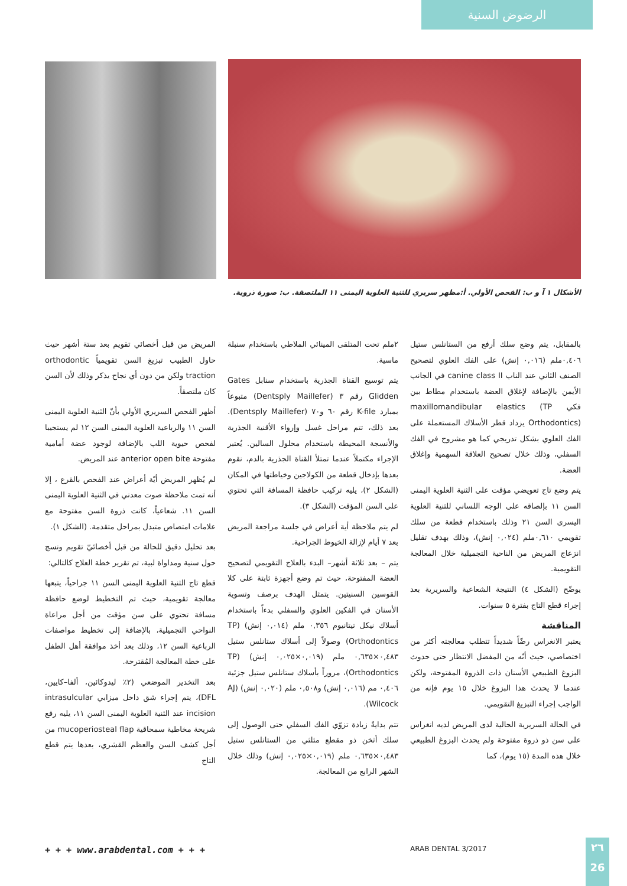الرضوض السنية
الأشكال ١ آ و ب: الفحص الأولي. أ:مظهر سريري للثنية العلوية اليمنى ١١ الملتصقة. ب: صورة ذروية.
المريض من قبل أخصائي تقويم بعد ستة أشهر حيث حاول الطبيب تبزيغ السن تقويمياً orthodontic traction ولكن من دون أي نجاح يذكر وذلك لأن السن كان ملتصقاً.
أظهر الفحص السريري الأولي بأنّ الثنية العلوية اليمنى السن ١١ والرباعية العلوية اليمنى السن ١٢ لم يستجيبا لفحص حيوية اللب بالإضافة لوجود عضة أمامية مفتوحة anterior open bite عند المريض.
لم يُظهر المريض أيّة أعراض عند الفحص بالقرع ، إلا أنه تمت ملاحظة صوت معدني في الثنية العلوية اليمنى السن ١١. شعاعياً، كانت ذروة السن مفتوحة مع علامات امتصاص متبدل بمراحل متقدمة. (الشكل ١).
بعد تحليل دقيق للحالة من قبل أخصائيّ تقويم ونسج حول سنية ومداواة لبية، تم تقرير خطة العلاج كالتالي:
قطع تاج الثنية العلوية اليمنى السن ١١ جراحياً، يتبعها معالجة تقويمية، حيث تم التخطيط لوضع حافظة مسافة تحتوي على سن مؤقت من أجل مراعاة النواحي التجميلية، بالإضافة إلى تخطيط مواصفات الرباعية السن ١٢، وذلك بعد أخذ موافقة أهل الطفل على خطة المعالجة المُقترحة.
بعد التخدير الموضعي (٢٪ ليدوكائين، ألفا–كايين، DFL)، يتم إجراء شق داخل ميزابي intrasulcular incision عند الثنية العلوية اليمنى السن ١١، يليه رفع شريحة مخاطية سمحاقية mucoperiosteal flap من أجل كشف السن والعظم القشري، بعدها يتم قطع التاج
٢ملم تحت المتلقى المينائي الملاطي باستخدام سنبلة ماسية.
يتم توسيع القناة الجذرية باستخدام سنابل Gates Glidden رقم ٣ (Dentsply Maillefer) متبوعاً بمبارد K-file رقم ٦٠ و٧٠ (Dentsply Maillefer). بعد ذلك، تتم مراحل غسل وإرواء الأقنية الجذرية والأنسجة المحيطة باستخدام محلول السالين. يُعتبر الإجراء مكتملاً عندما تمتلأ القناة الجذرية بالدم، نقوم بعدها بإدخال قطعة من الكولاجين وخياطتها في المكان (الشكل ٢)، يليه تركيب حافظة المسافة التي تحتوي على السن المؤقت (الشكل ٣).
لم يتم ملاحظة أية أعراض في جلسة مراجعة المريض بعد ٧ أيام لإزالة الخيوط الجراحية.
يتم – بعد ثلاثة أشهر– البدء بالعلاج التقويمي لتصحيح العضة المفتوحة، حيث تم وضع أجهزة ثابتة على كلا القوسين السنيتين. يتمثل الهدف برصف وتسوية الأسنان في الفكين العلوي والسفلي بدءاً باستخدام أسلاك نيكل تيتانيوم ٠,٣٥٦ ملم (٠,٠١٤ إنش) (TP Orthodontics) وصولاً إلى أسلاك ستانلس ستيل ٠,٤٨٣×٠,٦٣٥ ملم (٠,٠١٩×٠,٠٢٥ إنش) (TP Orthodontics)، مروراً بأسلاك ستانلس ستيل جزئية ٠,٤٠٦ مم (٠,٠١٦ إنش) و٠,٥٠٨ ملم (٠,٠٢٠ إنش) (AJ Wilcock).
تتم بدايةً زيادة تزوّي الفك السفلي حتى الوصول إلى سلك أثخن ذو مقطع مثلثي من الستانلس ستيل ٠,٤٨٣×٠,٦٣٥ ملم (٠,٠١٩×٠,٠٢٥ إنش) وذلك خلال الشهر الرابع من المعالجة.
بالمقابل، يتم وضع سلك أرفع من الستانلس ستيل ٠,٤٠٦ملم (٠,٠١٦ إنش) على الفك العلوي لتصحيح الصنف الثاني عند الناب canine class II في الجانب الأيمن بالإضافة لإغلاق العضة باستخدام مطاط بين فكي maxillomandibular elastics (TP Orthodontics) يزداد قطر الأسلاك المستعملة على الفك العلوي بشكل تدريجي كما هو مشروح في الفك السفلي، وذلك خلال تصحيح العلاقة السهمية وإغلاق العضة.
يتم وضع تاج تعويضي مؤقت على الثنية العلوية اليمنى السن ١١ بإلصاقه على الوجه اللساني للثنية العلوية اليسرى السن ٢١ وذلك باستخدام قطعة من سلك تقويمي ٠,٦١٠ملم (٠,٠٢٤ إنش)، وذلك بهدف تقليل انزعاج المريض من الناحية التجميلية خلال المعالجة التقويمية.
يوضّح (الشكل ٤) النتيجة الشعاعية والسريرية بعد إجراء قطع التاج بفترة ٥ سنوات.
المناقشة
يعتبر الانغراس رضّاً شديداً تتطلب معالجته أكثر من اختصاصي، حيث أنّه من المفضل الانتظار حتى حدوث البزوغ الطبيعي الأسنان ذات الذروة المفتوحة، ولكن عندما لا يحدث هذا البزوغ خلال ١٥ يوم فإنه من الواجب إجراء التبزيغ التقويمي.
في الحالة السريرية الحالية لدى المريض لديه انغراس على سن ذو ذروة مفتوحة ولم يحدث البزوغ الطبيعي خلال هذه المدة (١٥ يوم)، كما
+ + + www.arabdental.com + + + ARAB DENTAL 3/2017
٢٦
26